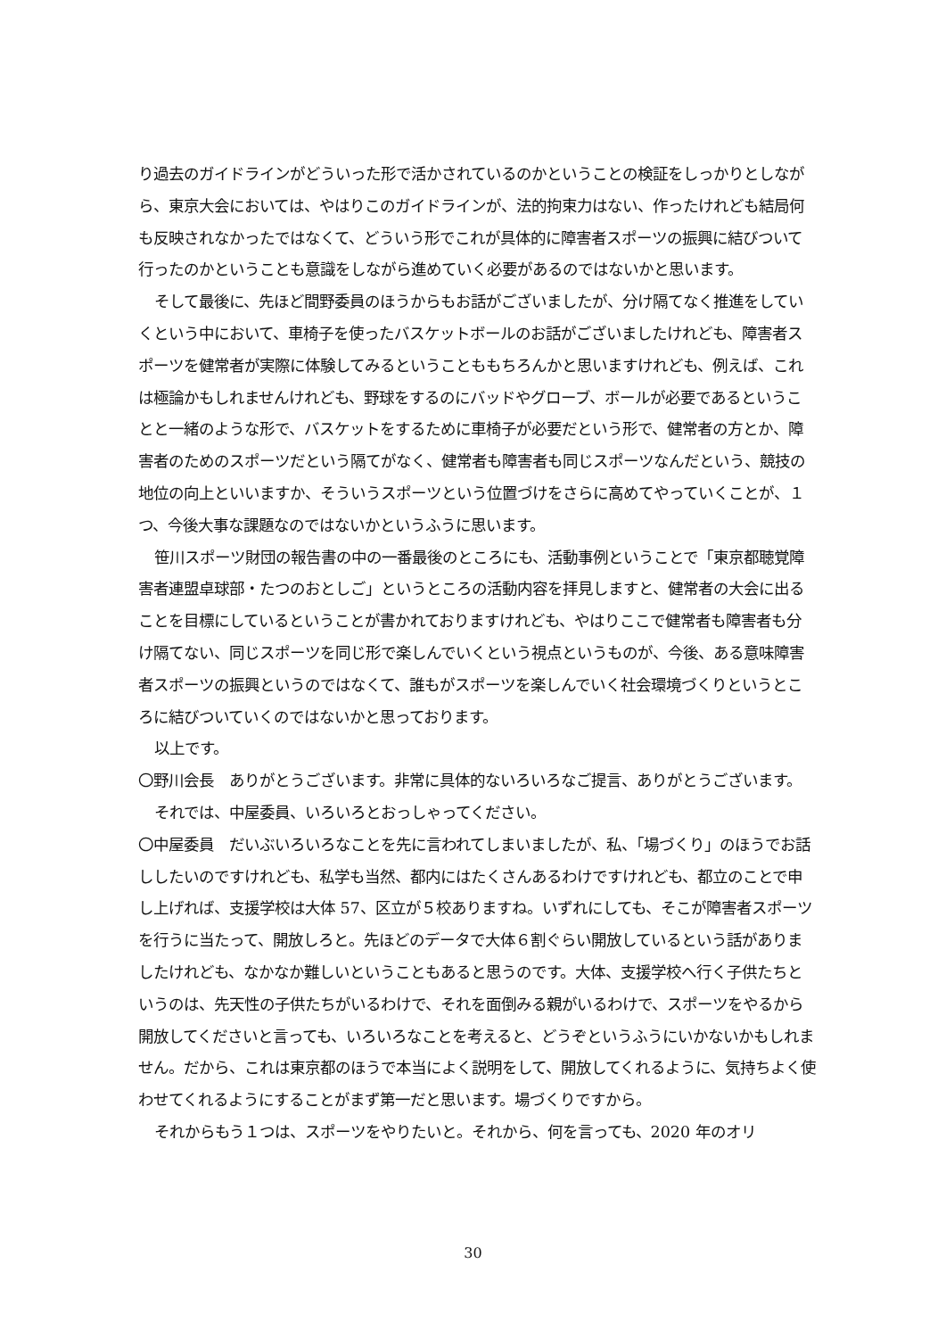り過去のガイドラインがどういった形で活かされているのかということの検証をしっかりとしながら、東京大会においては、やはりこのガイドラインが、法的拘束力はない、作ったけれども結局何も反映されなかったではなくて、どういう形でこれが具体的に障害者スポーツの振興に結びついて行ったのかということも意識をしながら進めていく必要があるのではないかと思います。
そして最後に、先ほど間野委員のほうからもお話がございましたが、分け隔てなく推進をしていくという中において、車椅子を使ったバスケットボールのお話がございましたけれども、障害者スポーツを健常者が実際に体験してみるということももちろんかと思いますけれども、例えば、これは極論かもしれませんけれども、野球をするのにバッドやグローブ、ボールが必要であるということと一緒のような形で、バスケットをするために車椅子が必要だという形で、健常者の方とか、障害者のためのスポーツだという隔てがなく、健常者も障害者も同じスポーツなんだという、競技の地位の向上といいますか、そういうスポーツという位置づけをさらに高めてやっていくことが、１つ、今後大事な課題なのではないかというふうに思います。
笹川スポーツ財団の報告書の中の一番最後のところにも、活動事例ということで「東京都聴覚障害者連盟卓球部・たつのおとしご」というところの活動内容を拝見しますと、健常者の大会に出ることを目標にしているということが書かれておりますけれども、やはりここで健常者も障害者も分け隔てない、同じスポーツを同じ形で楽しんでいくという視点というものが、今後、ある意味障害者スポーツの振興というのではなくて、誰もがスポーツを楽しんでいく社会環境づくりというところに結びついていくのではないかと思っております。
以上です。
〇野川会長　ありがとうございます。非常に具体的ないろいろなご提言、ありがとうございます。
それでは、中屋委員、いろいろとおっしゃってください。
〇中屋委員　だいぶいろいろなことを先に言われてしまいましたが、私、「場づくり」のほうでお話ししたいのですけれども、私学も当然、都内にはたくさんあるわけですけれども、都立のことで申し上げれば、支援学校は大体 57、区立が５校ありますね。いずれにしても、そこが障害者スポーツを行うに当たって、開放しろと。先ほどのデータで大体６割ぐらい開放しているという話がありましたけれども、なかなか難しいということもあると思うのです。大体、支援学校へ行く子供たちというのは、先天性の子供たちがいるわけで、それを面倒みる親がいるわけで、スポーツをやるから開放してくださいと言っても、いろいろなことを考えると、どうぞというふうにいかないかもしれません。だから、これは東京都のほうで本当によく説明をして、開放してくれるように、気持ちよく使わせてくれるようにすることがまず第一だと思います。場づくりですから。
それからもう１つは、スポーツをやりたいと。それから、何を言っても、2020 年のオリ
30